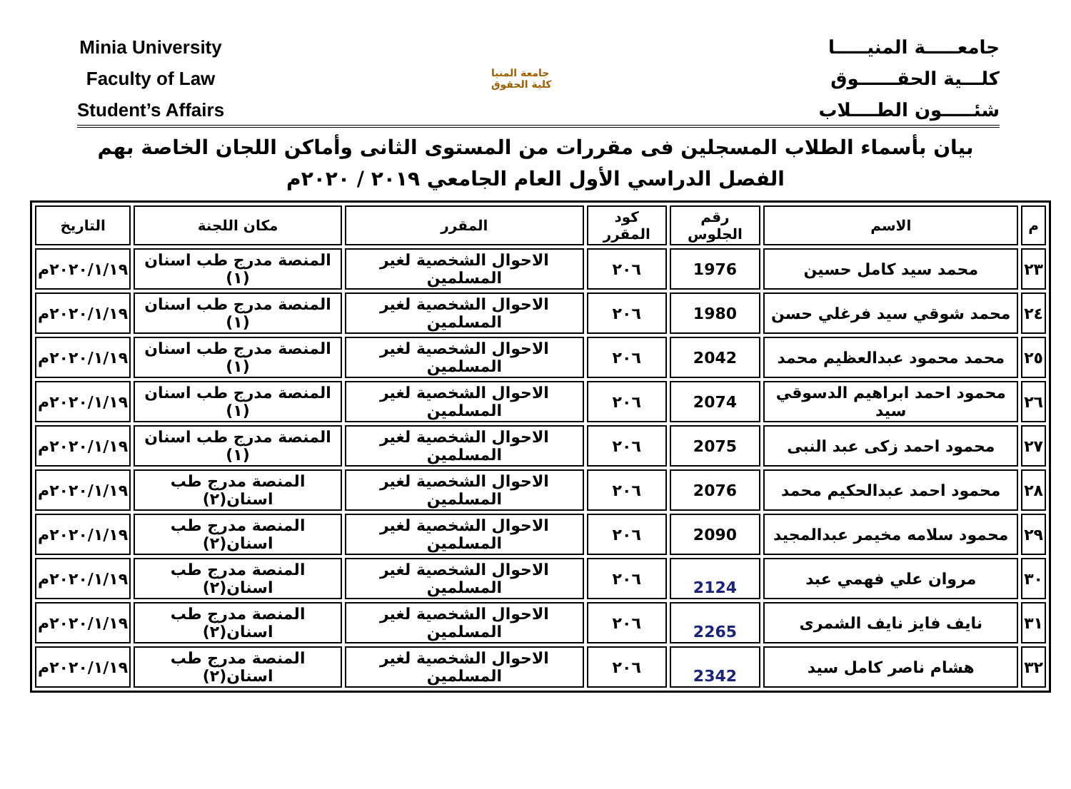Minia University
Faculty of Law
Student’s Affairs
جامعة المنيا
كلية الحقوق
جامعـــــة المنيـــــا
كلـــية الحقــــــوق
شئـــــون الطــــلاب
بيان بأسماء الطلاب المسجلين فى مقررات من المستوى الثانى وأماكن اللجان الخاصة بهم
الفصل الدراسي الأول العام الجامعي ٢٠١٩ / ٢٠٢٠م
| م | الاسم | رقم الجلوس | كود المقرر | المقرر | مكان اللجنة | التاريخ |
| --- | --- | --- | --- | --- | --- | --- |
| ٢٣ | محمد سيد كامل حسين | 1976 | ٢٠٦ | الاحوال الشخصية لغير المسلمين | المنصة مدرج طب اسنان (١) | ٢٠٢٠/١/١٩م |
| ٢٤ | محمد شوقي سيد فرغلي حسن | 1980 | ٢٠٦ | الاحوال الشخصية لغير المسلمين | المنصة مدرج طب اسنان (١) | ٢٠٢٠/١/١٩م |
| ٢٥ | محمد محمود عبدالعظيم محمد | 2042 | ٢٠٦ | الاحوال الشخصية لغير المسلمين | المنصة مدرج طب اسنان (١) | ٢٠٢٠/١/١٩م |
| ٢٦ | محمود احمد ابراهيم الدسوقي سيد | 2074 | ٢٠٦ | الاحوال الشخصية لغير المسلمين | المنصة مدرج طب اسنان (١) | ٢٠٢٠/١/١٩م |
| ٢٧ | محمود احمد زكى عبد النبى | 2075 | ٢٠٦ | الاحوال الشخصية لغير المسلمين | المنصة مدرج طب اسنان (١) | ٢٠٢٠/١/١٩م |
| ٢٨ | محمود احمد عبدالحكيم محمد | 2076 | ٢٠٦ | الاحوال الشخصية لغير المسلمين | المنصة مدرج طب اسنان(٢) | ٢٠٢٠/١/١٩م |
| ٢٩ | محمود سلامه مخيمر عبدالمجيد | 2090 | ٢٠٦ | الاحوال الشخصية لغير المسلمين | المنصة مدرج طب اسنان(٢) | ٢٠٢٠/١/١٩م |
| ٣٠ | مروان علي فهمي عبد | 2124 | ٢٠٦ | الاحوال الشخصية لغير المسلمين | المنصة مدرج طب اسنان(٢) | ٢٠٢٠/١/١٩م |
| ٣١ | نايف فايز نايف الشمرى | 2265 | ٢٠٦ | الاحوال الشخصية لغير المسلمين | المنصة مدرج طب اسنان(٢) | ٢٠٢٠/١/١٩م |
| ٣٢ | هشام ناصر كامل سيد | 2342 | ٢٠٦ | الاحوال الشخصية لغير المسلمين | المنصة مدرج طب اسنان(٢) | ٢٠٢٠/١/١٩م |